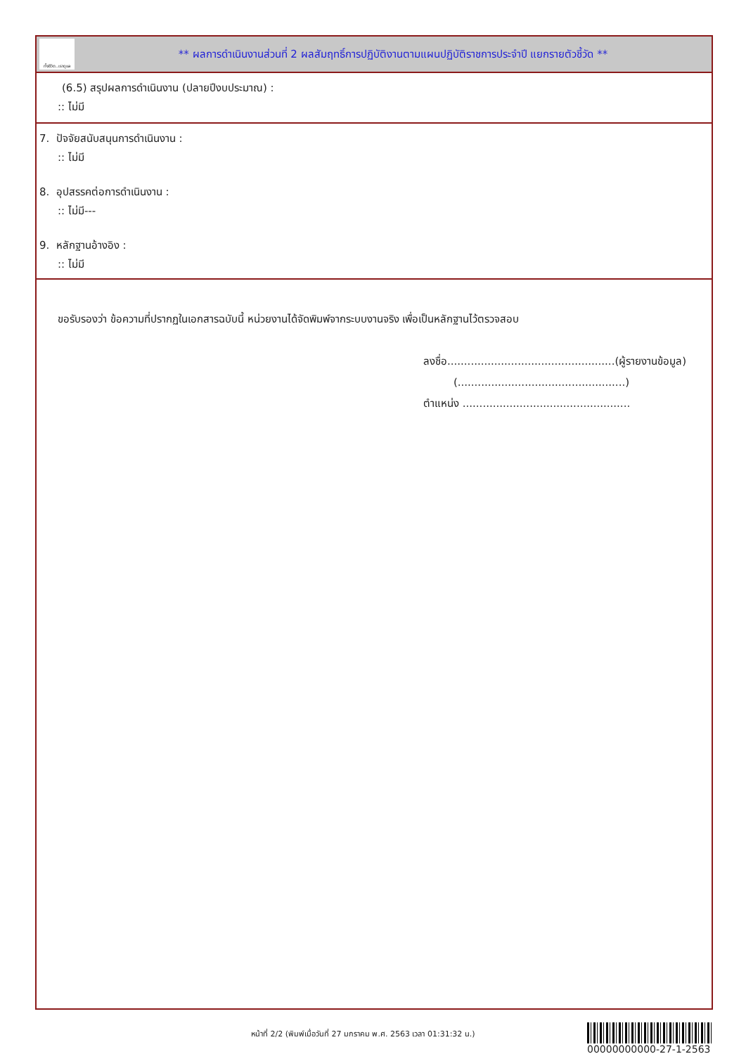ทั้งชีวิต..เราดูแล
** ผลการดำเนินงานส่วนที่ 2 ผลสัมฤทธิ์การปฏิบัติงานตามแผนปฏิบัติราชการประจำปี แยกรายตัวชี้วัด **
(6.5) สรุปผลการดำเนินงาน (ปลายปีงบประมาณ) :
:: ไม่มี
7. ปัจจัยสนับสนุนการดำเนินงาน :
:: ไม่มี
8. อุปสรรคต่อการดำเนินงาน :
:: ไม่มี---
9. หลักฐานอ้างอิง :
:: ไม่มี
ขอรับรองว่า ข้อความที่ปรากฏในเอกสารฉบับนี้ หน่วยงานได้จัดพิมพ์จากระบบงานจริง เพื่อเป็นหลักฐานไว้ตรวจสอบ
ลงชื่อ..................................................(ผู้รายงานข้อมูล)
(..................................................)
ตำแหน่ง ..................................................
หน้าที่ 2/2 (พิมพ์เมื่อวันที่ 27 มกราคม พ.ศ. 2563 เวลา 01:31:32 น.)
00000000000-27-1-2563